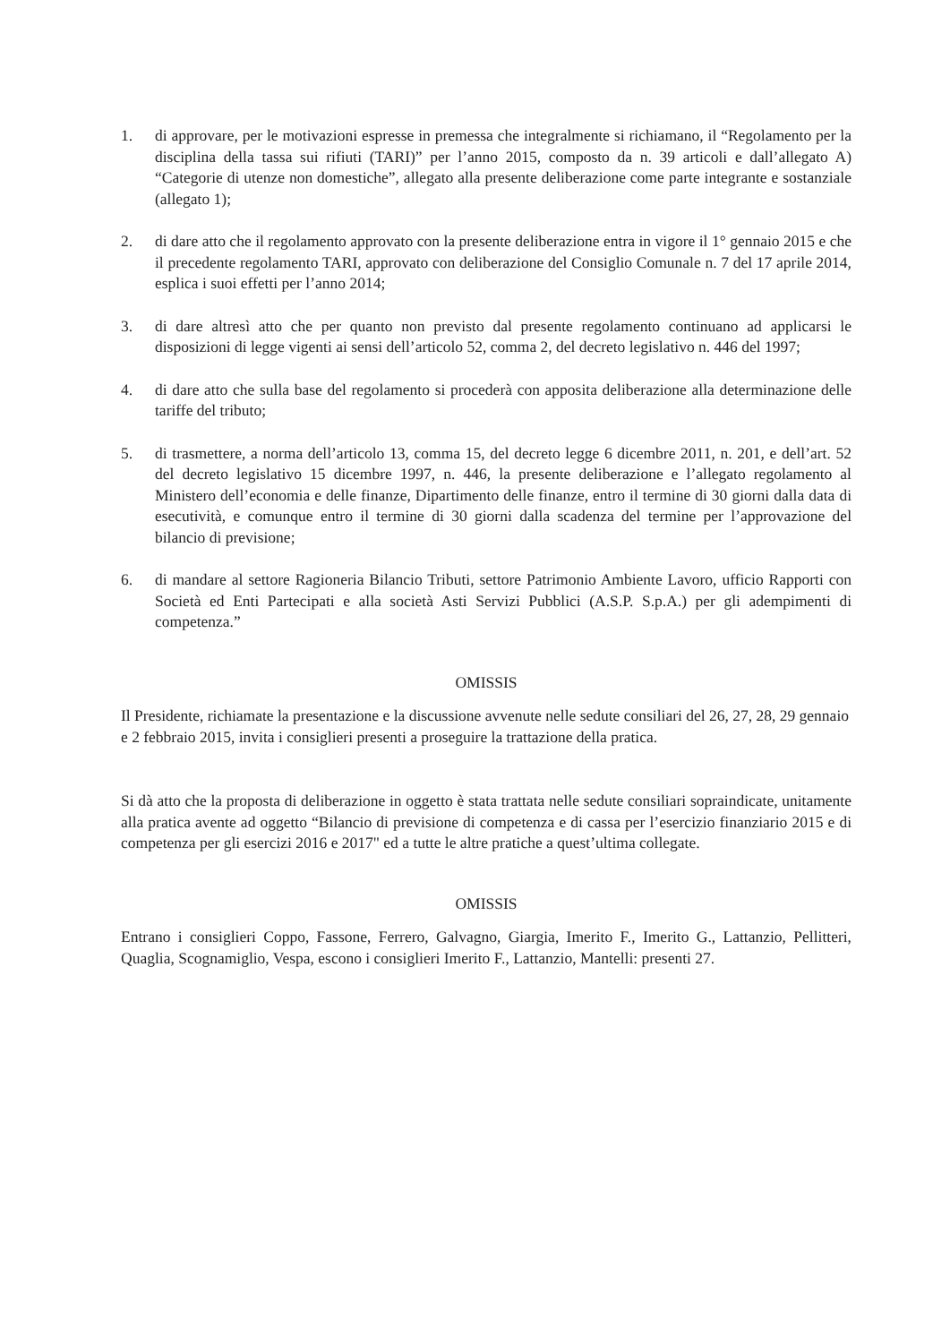1. di approvare, per le motivazioni espresse in premessa che integralmente si richiamano, il “Regolamento per la disciplina della tassa sui rifiuti (TARI)” per l’anno 2015, composto da n. 39 articoli e dall’allegato A) “Categorie di utenze non domestiche”, allegato alla presente deliberazione come parte integrante e sostanziale (allegato 1);
2. di dare atto che il regolamento approvato con la presente deliberazione entra in vigore il 1° gennaio 2015 e che il precedente regolamento TARI, approvato con deliberazione del Consiglio Comunale n. 7 del 17 aprile 2014, esplica i suoi effetti per l’anno 2014;
3. di dare altresì atto che per quanto non previsto dal presente regolamento continuano ad applicarsi le disposizioni di legge vigenti ai sensi dell’articolo 52, comma 2, del decreto legislativo n. 446 del 1997;
4. di dare atto che sulla base del regolamento si procederà con apposita deliberazione alla determinazione delle tariffe del tributo;
5. di trasmettere, a norma dell’articolo 13, comma 15, del decreto legge 6 dicembre 2011, n. 201, e dell’art. 52 del decreto legislativo 15 dicembre 1997, n. 446, la presente deliberazione e l’allegato regolamento al Ministero dell’economia e delle finanze, Dipartimento delle finanze, entro il termine di 30 giorni dalla data di esecutività, e comunque entro il termine di 30 giorni dalla scadenza del termine per l’approvazione del bilancio di previsione;
6. di mandare al settore Ragioneria Bilancio Tributi, settore Patrimonio Ambiente Lavoro, ufficio Rapporti con Società ed Enti Partecipati e alla società Asti Servizi Pubblici (A.S.P. S.p.A.) per gli adempimenti di competenza.”
OMISSIS
Il Presidente, richiamate la presentazione e la discussione avvenute nelle sedute consiliari del 26, 27, 28, 29 gennaio e 2 febbraio 2015, invita i consiglieri presenti a proseguire la trattazione della pratica.
Si dà atto che la proposta di deliberazione in oggetto è stata trattata nelle sedute consiliari sopraindicate, unitamente alla pratica avente ad oggetto “Bilancio di previsione di competenza e di cassa per l’esercizio finanziario 2015 e di competenza per gli esercizi 2016 e 2017" ed a tutte le altre pratiche a quest’ultima collegate.
OMISSIS
Entrano i consiglieri Coppo, Fassone, Ferrero, Galvagno, Giargia, Imerito F., Imerito G., Lattanzio, Pellitteri, Quaglia, Scognamiglio, Vespa, escono i consiglieri Imerito F., Lattanzio, Mantelli: presenti 27.